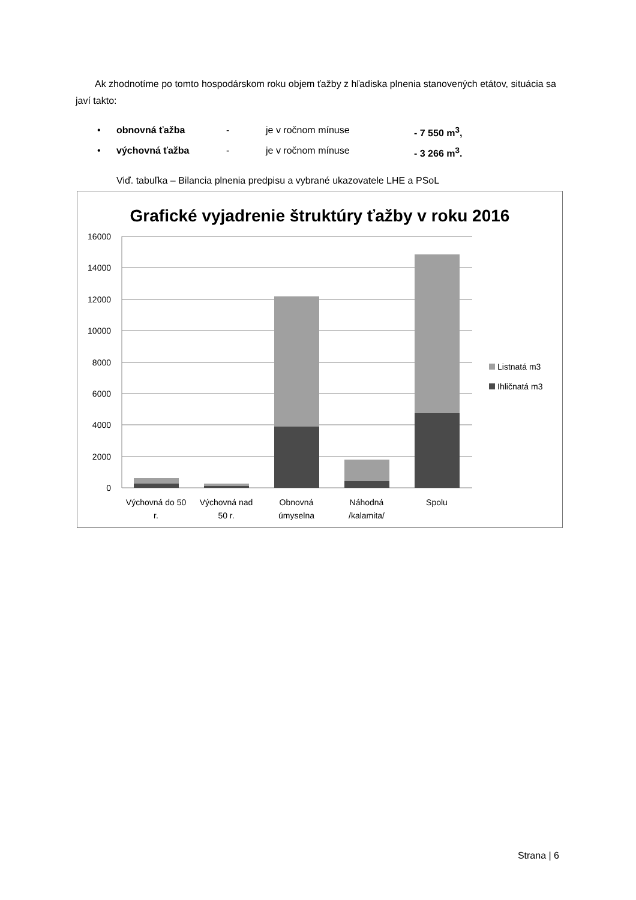Ak zhodnotíme po tomto hospodárskom roku objem ťažby z hľadiska plnenia stanovených etátov, situácia sa javí takto:
• obnovná ťažba - je v ročnom mínuse - 7 550 m<sup>3</sup>,
• výchovná ťažba - je v ročnom mínuse - 3 266 m<sup>3</sup>.
Viď. tabuľka – Bilancia plnenia predpisu a vybrané ukazovatele LHE a PSoL
Grafické vyjadrenie štruktúry ťažby v roku 2016
16000
14000
12000
10000
8000
6000
4000
2000
0
Výchovná do 50
r.
Výchovná nad
50 r.
Obnovná
úmyselna
Náhodná
/kalamita/
Spolu
Listnatá m3
Ihličnatá m3
Strana | 6